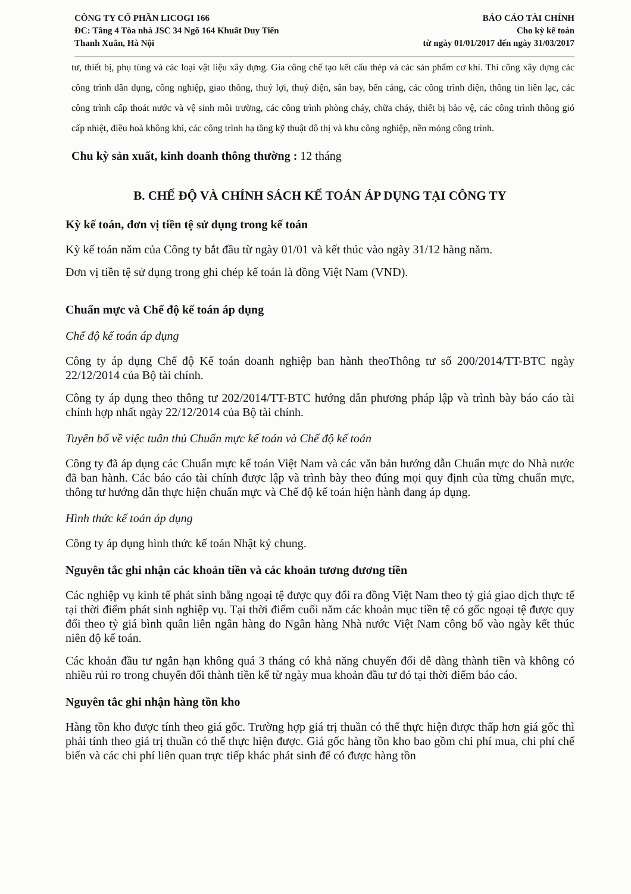CÔNG TY CỔ PHẦN LICOGI 166
ĐC: Tầng 4 Tòa nhà JSC 34 Ngõ 164 Khuất Duy Tiến
Thanh Xuân, Hà Nội
BÁO CÁO TÀI CHÍNH
Cho kỳ kế toán
từ ngày 01/01/2017 đến ngày 31/03/2017
tư, thiết bị, phụ tùng và các loại vật liệu xây dựng. Gia công chế tạo kết cấu thép và các sản phẩm cơ khí. Thi công xây dựng các công trình dân dụng, công nghiệp, giao thông, thuỷ lợi, thuỷ điện, sân bay, bến cảng, các công trình điện, thông tin liên lạc, các công trình cấp thoát nước và vệ sinh môi trường, các công trình phòng cháy, chữa cháy, thiết bị bảo vệ, các công trình thông gió cấp nhiệt, điều hoà không khí, các công trình hạ tầng kỹ thuật đô thị và khu công nghiệp, nền móng công trình.
Chu kỳ sản xuất, kinh doanh thông thường : 12 tháng
B. CHẾ ĐỘ VÀ CHÍNH SÁCH KẾ TOÁN ÁP DỤNG TẠI CÔNG TY
Kỳ kế toán, đơn vị tiền tệ sử dụng trong kế toán
Kỳ kế toán năm của Công ty bắt đầu từ ngày 01/01 và kết thúc vào ngày 31/12 hàng năm.
Đơn vị tiền tệ sử dụng trong ghi chép kế toán là đồng Việt Nam (VND).
Chuẩn mực và Chế độ kế toán áp dụng
Chế độ kế toán áp dụng
Công ty áp dụng Chế độ Kế toán doanh nghiệp ban hành theoThông tư số 200/2014/TT-BTC ngày 22/12/2014 của Bộ tài chính.
Công ty áp dụng theo thông tư 202/2014/TT-BTC hướng dẫn phương pháp lập và trình bày báo cáo tài chính hợp nhất ngày 22/12/2014 của Bộ tài chính.
Tuyên bố về việc tuân thủ Chuẩn mực kế toán và Chế độ kế toán
Công ty đã áp dụng các Chuẩn mực kế toán Việt Nam và các văn bản hướng dẫn Chuẩn mực do Nhà nước đã ban hành. Các báo cáo tài chính được lập và trình bày theo đúng mọi quy định của từng chuẩn mực, thông tư hướng dẫn thực hiện chuẩn mực và Chế độ kế toán hiện hành đang áp dụng.
Hình thức kế toán áp dụng
Công ty áp dụng hình thức kế toán Nhật ký chung.
Nguyên tắc ghi nhận các khoản tiền và các khoản tương đương tiền
Các nghiệp vụ kinh tế phát sinh bằng ngoại tệ được quy đổi ra đồng Việt Nam theo tỷ giá giao dịch thực tế tại thời điểm phát sinh nghiệp vụ. Tại thời điểm cuối năm các khoản mục tiền tệ có gốc ngoại tệ được quy đổi theo tỷ giá bình quân liên ngân hàng do Ngân hàng Nhà nước Việt Nam công bố vào ngày kết thúc niên độ kế toán.
Các khoản đầu tư ngắn hạn không quá 3 tháng có khả năng chuyển đổi dễ dàng thành tiền và không có nhiều rủi ro trong chuyển đổi thành tiền kể từ ngày mua khoản đầu tư đó tại thời điểm báo cáo.
Nguyên tắc ghi nhận hàng tồn kho
Hàng tồn kho được tính theo giá gốc. Trường hợp giá trị thuần có thể thực hiện được thấp hơn giá gốc thì phải tính theo giá trị thuần có thể thực hiện được. Giá gốc hàng tồn kho bao gồm chi phí mua, chi phí chế biến và các chi phí liên quan trực tiếp khác phát sinh để có được hàng tồn